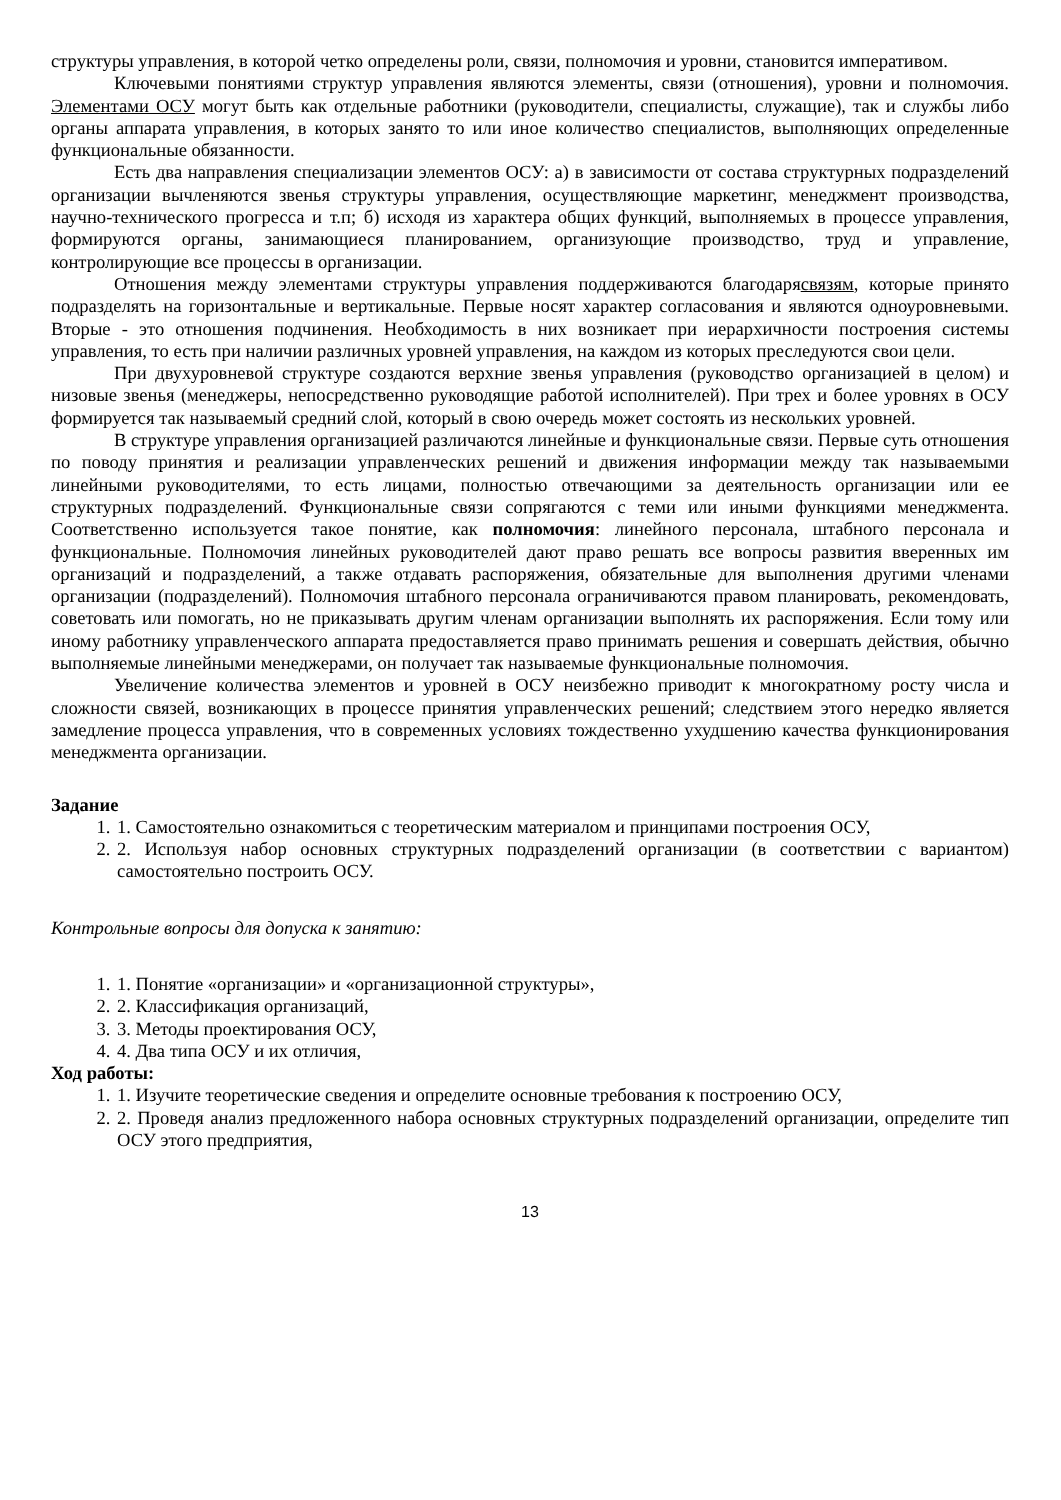структуры управления, в которой четко определены роли, связи, полномочия и уровни, становится императивом.
Ключевыми понятиями структур управления являются элементы, связи (отношения), уровни и полномочия. Элементами ОСУ могут быть как отдельные работники (руководители, специалисты, служащие), так и службы либо органы аппарата управления, в которых занято то или иное количество специалистов, выполняющих определенные функциональные обязанности.
Есть два направления специализации элементов ОСУ: а) в зависимости от состава структурных подразделений организации вычленяются звенья структуры управления, осуществляющие маркетинг, менеджмент производства, научно-технического прогресса и т.п; б) исходя из характера общих функций, выполняемых в процессе управления, формируются органы, занимающиеся планированием, организующие производство, труд и управление, контролирующие все процессы в организации.
Отношения между элементами структуры управления поддерживаются благодарясвязям, которые принято подразделять на горизонтальные и вертикальные. Первые носят характер согласования и являются одноуровневыми. Вторые - это отношения подчинения. Необходимость в них возникает при иерархичности построения системы управления, то есть при наличии различных уровней управления, на каждом из которых преследуются свои цели.
При двухуровневой структуре создаются верхние звенья управления (руководство организацией в целом) и низовые звенья (менеджеры, непосредственно руководящие работой исполнителей). При трех и более уровнях в ОСУ формируется так называемый средний слой, который в свою очередь может состоять из нескольких уровней.
В структуре управления организацией различаются линейные и функциональные связи. Первые суть отношения по поводу принятия и реализации управленческих решений и движения информации между так называемыми линейными руководителями, то есть лицами, полностью отвечающими за деятельность организации или ее структурных подразделений. Функциональные связи сопрягаются с теми или иными функциями менеджмента. Соответственно используется такое понятие, как полномочия: линейного персонала, штабного персонала и функциональные. Полномочия линейных руководителей дают право решать все вопросы развития вверенных им организаций и подразделений, а также отдавать распоряжения, обязательные для выполнения другими членами организации (подразделений). Полномочия штабного персонала ограничиваются правом планировать, рекомендовать, советовать или помогать, но не приказывать другим членам организации выполнять их распоряжения. Если тому или иному работнику управленческого аппарата предоставляется право принимать решения и совершать действия, обычно выполняемые линейными менеджерами, он получает так называемые функциональные полномочия.
Увеличение количества элементов и уровней в ОСУ неизбежно приводит к многократному росту числа и сложности связей, возникающих в процессе принятия управленческих решений; следствием этого нередко является замедление процесса управления, что в современных условиях тождественно ухудшению качества функционирования менеджмента организации.
Задание
1. 1. Самостоятельно ознакомиться с теоретическим материалом и принципами построения ОСУ,
2. 2. Используя набор основных структурных подразделений организации (в соответствии с вариантом) самостоятельно построить ОСУ.
Контрольные вопросы для допуска к занятию:
1. 1. Понятие «организации» и «организационной структуры»,
2. 2. Классификация организаций,
3. 3. Методы проектирования ОСУ,
4. 4. Два типа ОСУ и их отличия,
Ход работы:
1. 1. Изучите теоретические сведения и определите основные требования к построению ОСУ,
2. 2. Проведя анализ предложенного набора основных структурных подразделений организации, определите тип ОСУ этого предприятия,
13